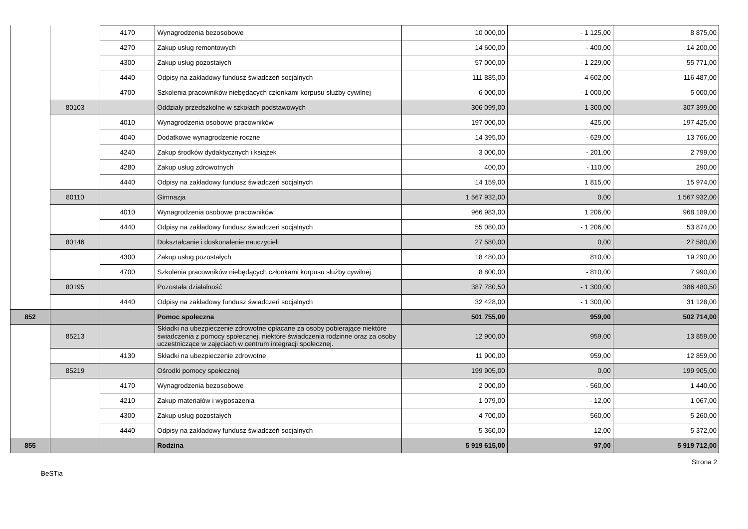| | | 4170 | Wynagrodzenia bezosobowe | 10 000,00 | - 1 125,00 | 8 875,00 |
| | | 4270 | Zakup usług remontowych | 14 600,00 | - 400,00 | 14 200,00 |
| | | 4300 | Zakup usług pozostałych | 57 000,00 | - 1 229,00 | 55 771,00 |
| | | 4440 | Odpisy na zakładowy fundusz świadczeń socjalnych | 111 885,00 | 4 602,00 | 116 487,00 |
| | | 4700 | Szkolenia pracowników niebędących członkami korpusu służby cywilnej | 6 000,00 | - 1 000,00 | 5 000,00 |
| | 80103 | | Oddziały przedszkolne w szkołach podstawowych | 306 099,00 | 1 300,00 | 307 399,00 |
| | | 4010 | Wynagrodzenia osobowe pracowników | 197 000,00 | 425,00 | 197 425,00 |
| | | 4040 | Dodatkowe wynagrodzenie roczne | 14 395,00 | - 629,00 | 13 766,00 |
| | | 4240 | Zakup środków dydaktycznych i książek | 3 000,00 | - 201,00 | 2 799,00 |
| | | 4280 | Zakup usług zdrowotnych | 400,00 | - 110,00 | 290,00 |
| | | 4440 | Odpisy na zakładowy fundusz świadczeń socjalnych | 14 159,00 | 1 815,00 | 15 974,00 |
| | 80110 | | Gimnazja | 1 567 932,00 | 0,00 | 1 567 932,00 |
| | | 4010 | Wynagrodzenia osobowe pracowników | 966 983,00 | 1 206,00 | 968 189,00 |
| | | 4440 | Odpisy na zakładowy fundusz świadczeń socjalnych | 55 080,00 | - 1 206,00 | 53 874,00 |
| | 80146 | | Dokształcanie i doskonalenie nauczycieli | 27 580,00 | 0,00 | 27 580,00 |
| | | 4300 | Zakup usług pozostałych | 18 480,00 | 810,00 | 19 290,00 |
| | | 4700 | Szkolenia pracowników niebędących członkami korpusu służby cywilnej | 8 800,00 | - 810,00 | 7 990,00 |
| | 80195 | | Pozostała działalność | 387 780,50 | - 1 300,00 | 386 480,50 |
| | | 4440 | Odpisy na zakładowy fundusz świadczeń socjalnych | 32 428,00 | - 1 300,00 | 31 128,00 |
| 852 | | | Pomoc społeczna | 501 755,00 | 959,00 | 502 714,00 |
| | 85213 | | Składki na ubezpieczenie zdrowotne opłacane za osoby pobierające niektóre świadczenia z pomocy społecznej, niektóre świadczenia rodzinne oraz za osoby uczestniczące w zajęciach w centrum integracji społecznej. | 12 900,00 | 959,00 | 13 859,00 |
| | | 4130 | Składki na ubezpieczenie zdrowotne | 11 900,00 | 959,00 | 12 859,00 |
| | 85219 | | Ośrodki pomocy społecznej | 199 905,00 | 0,00 | 199 905,00 |
| | | 4170 | Wynagrodzenia bezosobowe | 2 000,00 | - 560,00 | 1 440,00 |
| | | 4210 | Zakup materiałów i wyposażenia | 1 079,00 | - 12,00 | 1 067,00 |
| | | 4300 | Zakup usług pozostałych | 4 700,00 | 560,00 | 5 260,00 |
| | | 4440 | Odpisy na zakładowy fundusz świadczeń socjalnych | 5 360,00 | 12,00 | 5 372,00 |
| 855 | | | Rodzina | 5 919 615,00 | 97,00 | 5 919 712,00 |
Strona 2
BeSTia